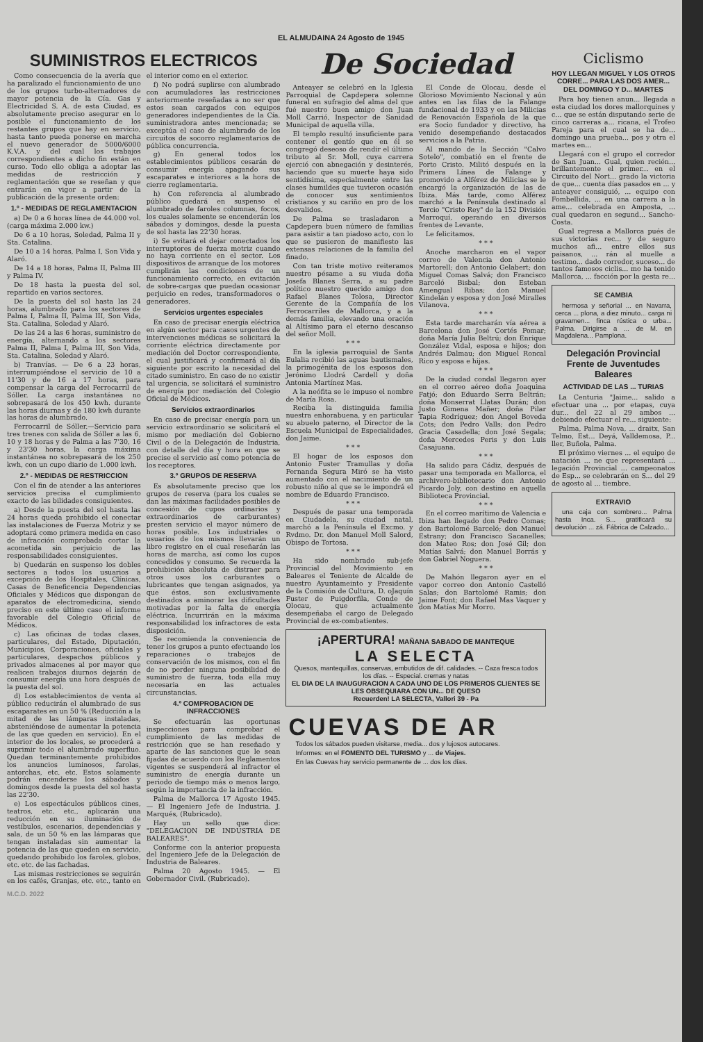EL ALMUDAINA 24 Agosto de 1945
SUMINISTROS ELECTRICOS
Como consecuencia de la avería que ha paralizado el funcionamiento de uno de los grupos turbo-alternadores de mayor potencia de la Cía. Gas y Electricidad S. A. de esta Ciudad, es absolutamente preciso asegurar en lo posible el funcionamiento de los restantes grupos que hay en servicio, hasta tanto pueda ponerse en marcha el nuevo generador de 5000/6000 K.V.A. y del cual los trabajos correspondientes a dicho fin están en curso. Todo ello obliga a adoptar las medidas de restricción y reglamentación que se reseñan y que entrarán en vigor a partir de la publicación de la presente orden:
1.º - MEDIDAS DE REGLAMENTACION
a) De 0 a 6 horas línea de 44.000 vol. (carga máxima 2.000 kw.)
De 6 a 10 horas, Soledad, Palma II y Sta. Catalina.
De 10 a 14 horas, Palma I, Son Vida y Alaró.
De 14 a 18 horas, Palma II, Palma III y Palma IV.
De 18 hasta la puesta del sol, repartido en varios sectores.
De la puesta del sol hasta las 24 horas, alumbrado para los sectores de Palma I, Palma II, Palma III, Son Vida, Sta. Catalina, Soledad y Alaró.
De las 24 a las 6 horas, suministro de energía, alternando a los sectores Palma II, Palma I, Palma III, Son Vida, Sta. Catalina, Soledad y Alaró.
b) Tranvías. — De 6 a 23 horas, interrumpiéndose el servicio de 10 a 11'30 y de 16 a 17 horas, para compensar la carga del Ferrocarril de Sóller. La carga instantánea no sobrepasará de los 450 kwh. durante las horas diurnas y de 180 kwh durante las horas de alumbrado.
Ferrocarril de Sóller.—Servicio para tres trenes con salida de Sóller a las 6, 10 y 18 horas y de Palma a las 7'30, 16 y 23'30 horas, la carga máxima instantánea no sobrepasará de los 250 kwh, con un cupo diario de 1.000 kwh.
2.º - MEDIDAS DE RESTRICCION
Con el fin de atender a las anteriores servicios precisa el cumplimiento exacto de las bilidades consiguientes.
a) Desde la puesta del sol hasta las 24 horas queda prohibido el conectar las instalaciones de Fuerza Motriz y se adoptará como primera medida en caso de infracción comprobada cortar la acometida sin perjuicio de las responsabilidades consiguientes.
b) Quedarán en suspenso los dobles sectores a todos los usuarios a excepción de los Hospitales, Clínicas, Casas de Beneficencia Dependencias Oficiales y Médicos que dispongan de aparatos de electromedicina, siendo preciso en este último caso el informe favorable del Colegio Oficial de Médicos.
c) Las oficinas de todas clases, particulares, del Estado, Diputación, Municipios, Corporaciones, oficiales y particulares, despachos públicos y privados almacenes al por mayor que realicen trabajos diurnos dejarán de consumir energía una hora después de la puesta del sol.
d) Los establecimientos de venta al público reducirán el alumbrado de sus escaparates en un 50 % (Reducción a la mitad de las lámparas instaladas, absteniéndose de aumentar la potencia de las que queden en servicio). En el interior de los locales, se procederá a suprimir todo el alumbrado superfluo. Quedan terminantemente prohibidos los anuncios luminosos, farolas, antorchas, etc. etc. Estos solamente podrán encenderse los sábados y domingos desde la puesta del sol hasta las 22'30.
e) Los espectáculos públicos cines, teatros, etc. etc., aplicarán una reducción en su iluminación de vestíbulos, escenarios, dependencias y sala, de un 50 % en las lámparas que tengan instaladas sin aumentar la potencia de las que queden en servicio, quedando prohibido los faroles, globos, etc. etc. de las fachadas.
Las mismas restricciones se seguirán en los cafés, Granjas, etc. etc., tanto en el interior como en el exterior.
f) No podrá suplirse con alumbrado con acumuladores las restricciones anteriormente reseñadas a no ser que estos sean cargados con equipos generadores independientes de la Cía. suministradora antes mencionada; se exceptúa el caso de alumbrado de los circuitos de socorro reglamentarios de pública concurrencia.
g) En general todos los establecimientos públicos cesarán de consumir energía apagando sus escaparates e interiores a la hora de cierre reglamentaria.
h) Con referencia al alumbrado público quedará en suspenso el alumbrado de faroles columnas, focos, los cuales solamente se encenderán los sábados y domingos, desde la puesta de sol hasta las 22'30 horas.
i) Se evitará el dejar conectados los interruptores de fuerza motriz cuando no haya corriente en el sector. Los dispositivos de arranque de los motores cumplirán las condiciones de un funcionamiento correcto, en evitación de sobre-cargas que puedan ocasionar perjuicio en redes, transformadores o generadores.
Servicios urgentes especiales
En caso de precisar energía eléctrica en algún sector para casos urgentes de intervenciones médicas se solicitará la corriente eléctrica directamente por mediación del Doctor correspondiente, el cual justificará y confirmará al día siguiente por escrito la necesidad del citado suministro. En caso de no existir tal urgencia, se solicitará el suministro de energía por mediación del Colegio Oficial de Médicos.
Servicios extraordinarios
En caso de precisar energía para un servicio extraordinario se solicitará el mismo por mediación del Gobierno Civil o de la Delegación de Industria, con detalle del día y hora en que se precise el servicio así como potencia de los receptores.
3.º GRUPOS DE RESERVA
Es absolutamente preciso que los grupos de reserva (para los cuales se dan las máximas facilidades posibles de concesión de cupos ordinarios y extraordinarios de carburantes) presten servicio el mayor número de horas posible. Los industriales o usuarios de los mismos llevarán un libro registro en el cual reseñarán las horas de marcha, así como los cupos concedidos y consumo. Se recuerda la prohibición absoluta de distraer para otros usos los carburantes o lubricantes que tengan asignados, ya que éstos, son exclusivamente destinados a aminorar las dificultades motivadas por la falta de energía eléctrica. Incurrirán en la máxima responsabilidad los infractores de esta disposición.
Se recomienda la conveniencia de tener los grupos a punto efectuando los reparaciones o trabajos de conservación de los mismos, con el fin de no perder ninguna posibilidad de suministro de fuerza, toda ella muy necesaria en las actuales circunstancias.
4.º COMPROBACION DE INFRACCIONES
Se efectuarán las oportunas inspecciones para comprobar el cumplimiento de las medidas de restricción que se han reseñado y aparte de las sanciones que le sean fijadas de acuerdo con los Reglamentos vigentes se suspenderá al infractor el suministro de energía durante un periodo de tiempo más o menos largo, según la importancia de la infracción.
Palma de Mallorca 17 Agosto 1945. — El Ingeniero Jefe de Industria. J. Marqués, (Rubricado).
Hay un sello que dice: "DELEGACION DE INDUSTRIA DE BALEARES".
Conforme con la anterior propuesta del Ingeniero Jefe de la Delegación de Industria de Baleares.
Palma 20 Agosto 1945. — El Gobernador Civil. (Rubricado).
De Sociedad
Anteayer se celebró en la Iglesia Parroquial de Capdepera solemne funeral en sufragio del alma del que fué nuestro buen amigo don Juan Moll Carrió, Inspector de Sanidad Municipal de aquella villa.
El templo resultó insuficiente para contener el gentío que en él se congregó deseoso de rendir el último tributo al Sr. Moll, cuya carrera ejerció con abnegación y desinterés, haciendo que su muerte haya sido sentidísima, especialmente entre las clases humildes que tuvieron ocasión de conocer sus sentimientos cristianos y su cariño en pro de los desvalidos.
De Palma se trasladaron a Capdepera buen número de familias para asistir a tan piadoso acto, con lo que se pusieron de manifiesto las extensas relaciones de la familia del finado.
Con tan triste motivo reiteramos nuestro pésame a su viuda doña Josefa Blanes Serra, a su padre político nuestro querido amigo don Rafael Blanes Tolosa, Director Gerente de la Compañía de los Ferrocarriles de Mallorca, y a la demás familia, elevando una oración al Altísimo para el eterno descanso del señor Moll.
* * *
En la iglesia parroquial de Santa Eulalia recibió las aguas bautismales, la primogénita de los esposos don Jerónimo Llodrá Cardell y doña Antonia Martínez Mas.
A la neófita se le impuso el nombre de María Rosa.
Reciba la distinguida familia nuestra enhorabuena, y en particular su abuelo paterno, el Director de la Escuela Municipal de Especialidades, don Jaime.
* * *
El hogar de los esposos don Antonio Fuster Tramullas y doña Fernanda Segura Miró se ha visto aumentado con el nacimiento de un robusto niño al que se le impondrá el nombre de Eduardo Francisco.
* * *
Después de pasar una temporada en Ciudadela, su ciudad natal, marchó a la Península el Excmo. y Rvdmo. Dr. don Manuel Moll Salord, Obispo de Tortosa.
* * *
Ha sido nombrado sub-jefe Provincial del Movimiento en Baleares el Teniente de Alcalde de nuestro Ayuntameinto y Presidente de la Comisión de Cultura, D. oJaquín Fuster de Puigdorfila, Conde de Olocau, que actualmente desempeñaba el cargo de Delegado Provincial de ex-combatientes.
El Conde de Olocau, desde el Glorioso Movimiento Nacional y aún antes en las filas de la Falange fundacional de 1933 y en las Milicias de Renovación Española de la que era Socio fundador y directivo, ha venido desempeñando destacados servicios a la Patria.
Al mando de la Sección "Calvo Sotelo", combatió en el frente de Porto Cristo. Militó después en la Primera Línea de Falange y promovido a Alférez de Milicias se le encargó la organización de las de Ibiza. Más tarde, como Alférez marchó a la Península destinado al Tercio "Cristo Rey" de la 152 División Marroquí, operando en diversos frentes de Levante.
Le felicitamos.
* * *
Anoche marcharon en el vapor correo de Valencia don Antonio Martorell; don Antonio Gelabert; don Miguel Comas Salvá; don Francisco Barceló Bisbal; don Esteban Amengual Ribas; don Manuel Kindelán y esposa y don José Miralles Vilanova.
* * *
Esta tarde marcharán vía aérea a Barcelona don José Cortés Pomar; doña María Julia Beltrú; don Enrique González Vidal, esposa e hijos; don Andrés Dalmau; don Miguel Roncal Rico y esposa e hijas.
* * *
De la ciudad condal llegaron ayer en el correo aéreo doña Joaquina Fatjó; don Eduardo Serra Beltrán; doña Monserrat Llatas Durán; don Justo Gimena Mañer; doña Pilar Tapia Rodríguez; don Angel Boveda Cots; don Pedro Valls; don Pedro Gracia Casadella; don José Segala; doña Mercedes Peris y don Luis Casajuana.
* * *
Ha salido para Cádiz, después de pasar una temporada en Mallorca, el archivero-bibliotecario don Antonio Picardo Joly, con destino en aquella Biblioteca Provincial.
* * *
En el correo marítimo de Valencia e Ibiza han llegado don Pedro Comas; don Bartolomé Barceló; don Manuel Estrany; don Francisco Sacanelles; don Mateo Ros; don José Gil; don Matías Salvá; don Manuel Borrás y don Gabriel Noguera.
* * *
De Mahón llegaron ayer en el vapor correo don Antonio Castelló Salas; don Bartolomé Ramis; don Jaime Font; don Rafael Mas Vaquer y don Matías Mir Morro.
¡APERTURA! MAÑANA SABADO DE MANTEQUE
LA SELECTA
Quesos, mantequillas, conservas, embutidos de dif. calidades. -- Caza fresca todos los días. -- Especial. cremas y natas
EL DIA DE LA INAUGURACION A CADA UNO DE LOS PRIMEROS CLIENTES SE LES OBSEQUIARA CON UN... DE QUESO
Recuerden! LA SELECTA, Vallori 39 - Pa
CUEVAS DE AR
Todos los sábados pueden visitarse, media... dos y lujosos autocares.
Informes: en el FOMENTO DEL TURISMO y ... de Viajes.
En las Cuevas hay servicio permanente de ... dos los días.
Ciclismo
HOY LLEGAN MIGUEL Y LOS OTROS CORRE... PARA LAS DOS AMER... DEL DOMINGO Y D... MARTES
Para hoy tienen anun... llegada a esta ciudad los dores mallorquines y c... que se están disputando serie de cinco carreras a... ricana, el Trofeo Pareja para el cual se ha de... domingo una prueba... pos y otra el martes en...
Llegará con el grupo el corredor de San Juan... Gual, quien recién... brillantemente el primer... en el Circuito del Nort... grado la victoria de que... cuenta días pasados en ... y anteayer consiguió, ... equipo con Fombellida, ... en una carrera a la ame... celebrada en Amposta, ... cual quedaron en segund... Sancho-Costa.
Gual regresa a Mallorca pués de sus victorias rec... y de seguro muchos afi... entre ellos sus paisanos, ... rán al muelle a testimo... dado corredor, suceso... de tantos famosos ciclis... mo ha tenido Mallorca, ... facción por la gesta re...
SE CAMBIA
hermosa y señorial ... en Navarra, cerca ... plona, a diez minuto... carga ni gravamen... finca rústica o urba... Palma. Dirigirse a ... de M. en Magdalena... Pamplona.
Delegación Provincial Frente de Juventudes Baleares
ACTIVIDAD DE LAS ... TURIAS
La Centuria "Jaime... salido a efectuar una ... por etapas, cuya dur... del 22 al 29 ambos ... debiendo efectuar el re... siguiente:
Palma, Palma Nova, ... draitx, San Telmo, Est... Deyá, Valldemosa, P... ller, Buñola, Palma.
El próximo viernes ... el equipo de natación ... ne que representará ... legación Provincial ... campeonatos de Esp... se celebrarán en S... del 29 de agosto al ... tiembre.
EXTRAVIO
una caja con sombrero... Palma hasta Inca. S... gratificará su devolución ... zá. Fábrica de Calzado...
M.C.D. 2022